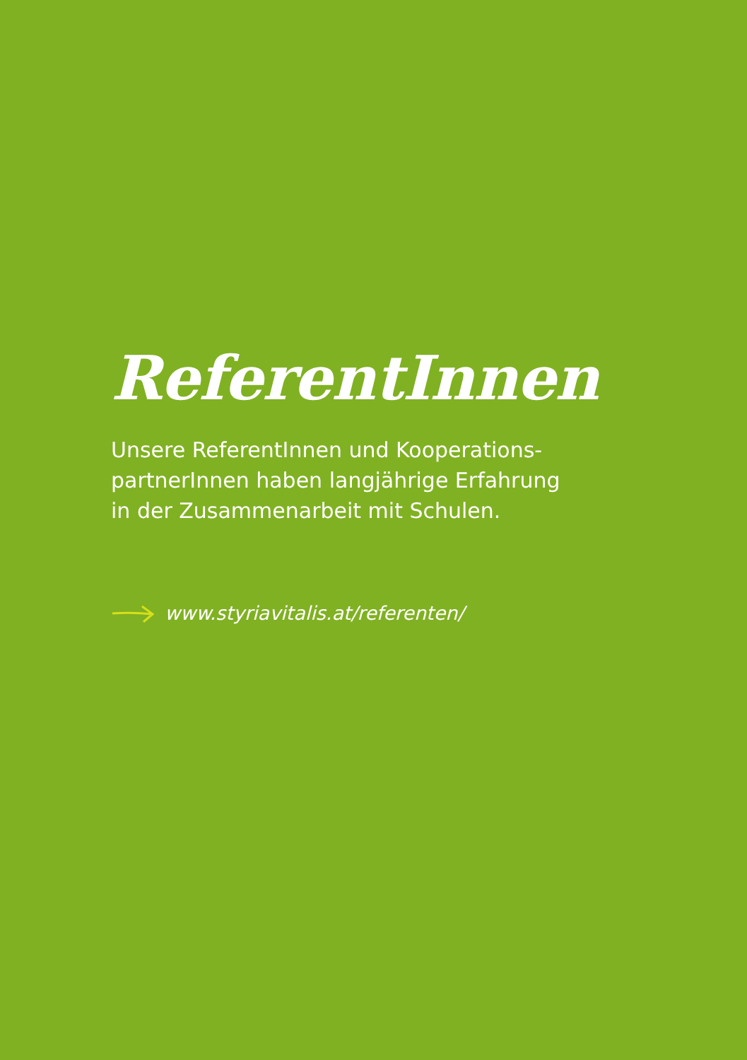ReferentInnen
Unsere ReferentInnen und Kooperations-
partnerInnen haben langjährige Erfahrung
in der Zusammenarbeit mit Schulen.
www.styriavitalis.at/referenten/